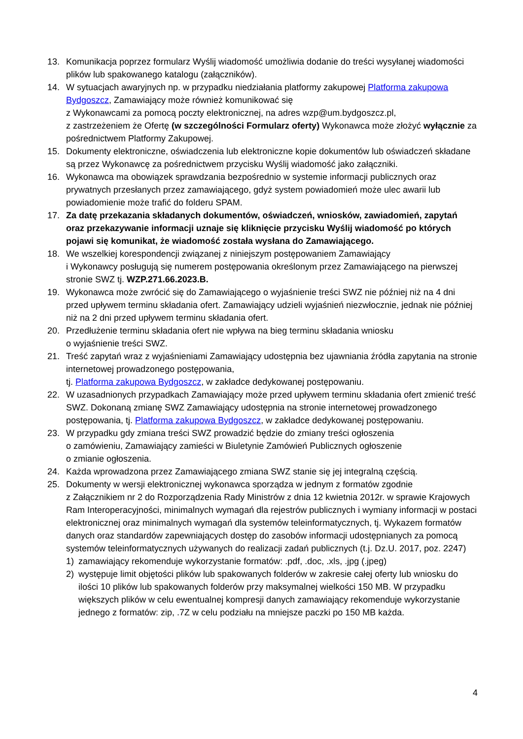13. Komunikacja poprzez formularz Wyślij wiadomość umożliwia dodanie do treści wysyłanej wiadomości plików lub spakowanego katalogu (załączników).
14. W sytuacjach awaryjnych np. w przypadku niedziałania platformy zakupowej Platforma zakupowa Bydgoszcz, Zamawiający może również komunikować się
z Wykonawcami za pomocą poczty elektronicznej, na adres wzp@um.bydgoszcz.pl,
z zastrzeżeniem że Ofertę (w szczególności Formularz oferty) Wykonawca może złożyć wyłącznie za pośrednictwem Platformy Zakupowej.
15. Dokumenty elektroniczne, oświadczenia lub elektroniczne kopie dokumentów lub oświadczeń składane są przez Wykonawcę za pośrednictwem przycisku Wyślij wiadomość jako załączniki.
16. Wykonawca ma obowiązek sprawdzania bezpośrednio w systemie informacji publicznych oraz prywatnych przesłanych przez zamawiającego, gdyż system powiadomień może ulec awarii lub powiadomienie może trafić do folderu SPAM.
17. Za datę przekazania składanych dokumentów, oświadczeń, wniosków, zawiadomień, zapytań oraz przekazywanie informacji uznaje się kliknięcie przycisku Wyślij wiadomość po których pojawi się komunikat, że wiadomość została wysłana do Zamawiającego.
18. We wszelkiej korespondencji związanej z niniejszym postępowaniem Zamawiający
i Wykonawcy posługują się numerem postępowania określonym przez Zamawiającego na pierwszej stronie SWZ tj. WZP.271.66.2023.B.
19. Wykonawca może zwrócić się do Zamawiającego o wyjaśnienie treści SWZ nie później niż na 4 dni przed upływem terminu składania ofert. Zamawiający udzieli wyjaśnień niezwłocznie, jednak nie później niż na 2 dni przed upływem terminu składania ofert.
20. Przedłużenie terminu składania ofert nie wpływa na bieg terminu składania wniosku
o wyjaśnienie treści SWZ.
21. Treść zapytań wraz z wyjaśnieniami Zamawiający udostępnia bez ujawniania źródła zapytania na stronie internetowej prowadzonego postępowania,
tj. Platforma zakupowa Bydgoszcz, w zakładce dedykowanej postępowaniu.
22. W uzasadnionych przypadkach Zamawiający może przed upływem terminu składania ofert zmienić treść SWZ. Dokonaną zmianę SWZ Zamawiający udostępnia na stronie internetowej prowadzonego postępowania, tj. Platforma zakupowa Bydgoszcz, w zakładce dedykowanej postępowaniu.
23. W przypadku gdy zmiana treści SWZ prowadzić będzie do zmiany treści ogłoszenia
o zamówieniu, Zamawiający zamieści w Biuletynie Zamówień Publicznych ogłoszenie
o zmianie ogłoszenia.
24. Każda wprowadzona przez Zamawiającego zmiana SWZ stanie się jej integralną częścią.
25. Dokumenty w wersji elektronicznej wykonawca sporządza w jednym z formatów zgodnie
z Załącznikiem nr 2 do Rozporządzenia Rady Ministrów z dnia 12 kwietnia 2012r. w sprawie Krajowych Ram Interoperacyjności, minimalnych wymagań dla rejestrów publicznych i wymiany informacji w postaci elektronicznej oraz minimalnych wymagań dla systemów teleinformatycznych, tj. Wykazem formatów danych oraz standardów zapewniających dostęp do zasobów informacji udostępnianych za pomocą systemów teleinformatycznych używanych do realizacji zadań publicznych (t.j. Dz.U. 2017, poz. 2247)
1) zamawiający rekomenduje wykorzystanie formatów: .pdf, .doc, .xls, .jpg (.jpeg)
2) występuje limit objętości plików lub spakowanych folderów w zakresie całej oferty lub wniosku do ilości 10 plików lub spakowanych folderów przy maksymalnej wielkości 150 MB. W przypadku większych plików w celu ewentualnej kompresji danych zamawiający rekomenduje wykorzystanie jednego z formatów: zip, .7Z w celu podziału na mniejsze paczki po 150 MB każda.
4